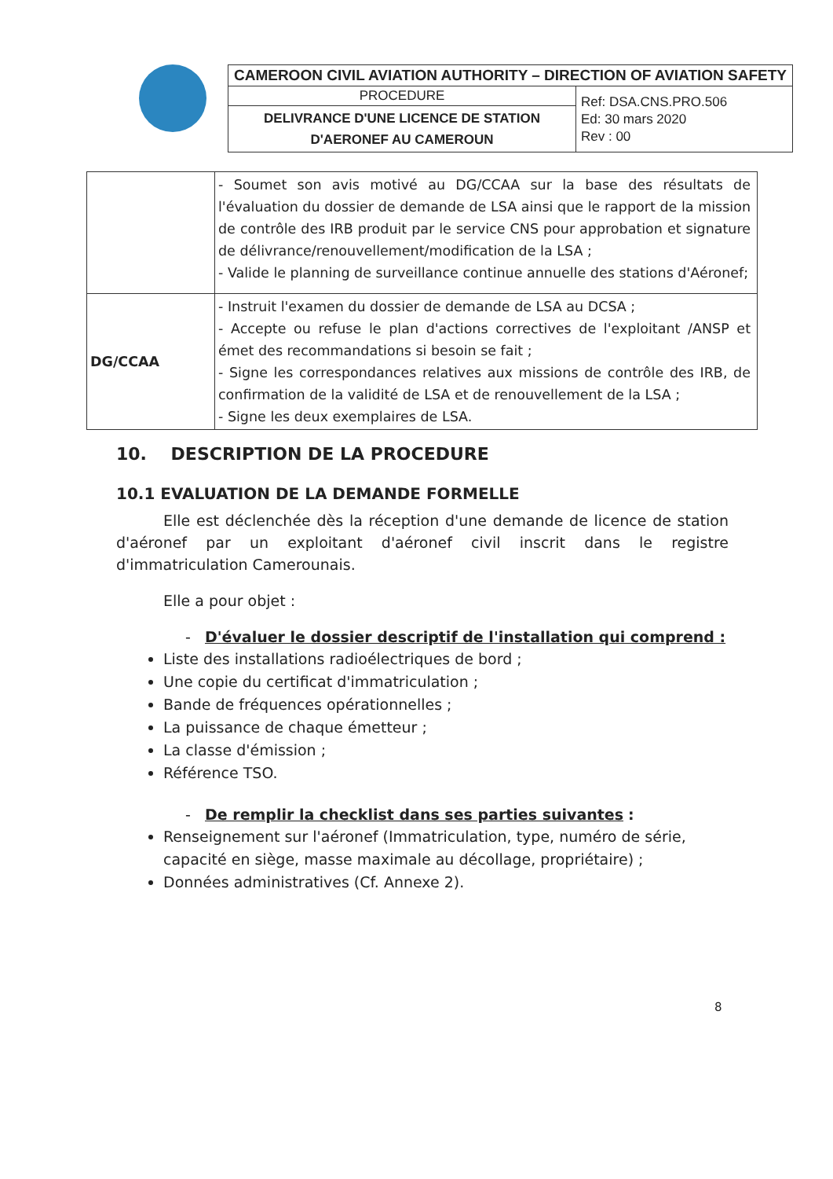| CAMEROON CIVIL AVIATION AUTHORITY – DIRECTION OF AVIATION SAFETY | |
| PROCEDURE | Ref: DSA.CNS.PRO.506 Ed: 30 mars 2020 Rev : 00 |
| DELIVRANCE D'UNE LICENCE DE STATION D'AERONEF AU CAMEROUN | |
| | - Soumet son avis motivé au DG/CCAA sur la base des résultats de l'évaluation du dossier de demande de LSA ainsi que le rapport de la mission de contrôle des IRB produit par le service CNS pour approbation et signature de délivrance/renouvellement/modification de la LSA ; - Valide le planning de surveillance continue annuelle des stations d'Aéronef; |
| DG/CCAA | - Instruit l'examen du dossier de demande de LSA au DCSA ; - Accepte ou refuse le plan d'actions correctives de l'exploitant /ANSP et émet des recommandations si besoin se fait ; - Signe les correspondances relatives aux missions de contrôle des IRB, de confirmation de la validité de LSA et de renouvellement de la LSA ; - Signe les deux exemplaires de LSA. |
10. DESCRIPTION DE LA PROCEDURE
10.1 EVALUATION DE LA DEMANDE FORMELLE
Elle est déclenchée dès la réception d'une demande de licence de station d'aéronef par un exploitant d'aéronef civil inscrit dans le registre d'immatriculation Camerounais.
Elle a pour objet :
- D'évaluer le dossier descriptif de l'installation qui comprend :
Liste des installations radioélectriques de bord ;
Une copie du certificat d'immatriculation ;
Bande de fréquences opérationnelles ;
La puissance de chaque émetteur ;
La classe d'émission ;
Référence TSO.
- De remplir la checklist dans ses parties suivantes :
Renseignement sur l'aéronef (Immatriculation, type, numéro de série, capacité en siège, masse maximale au décollage, propriétaire) ;
Données administratives (Cf. Annexe 2).
8